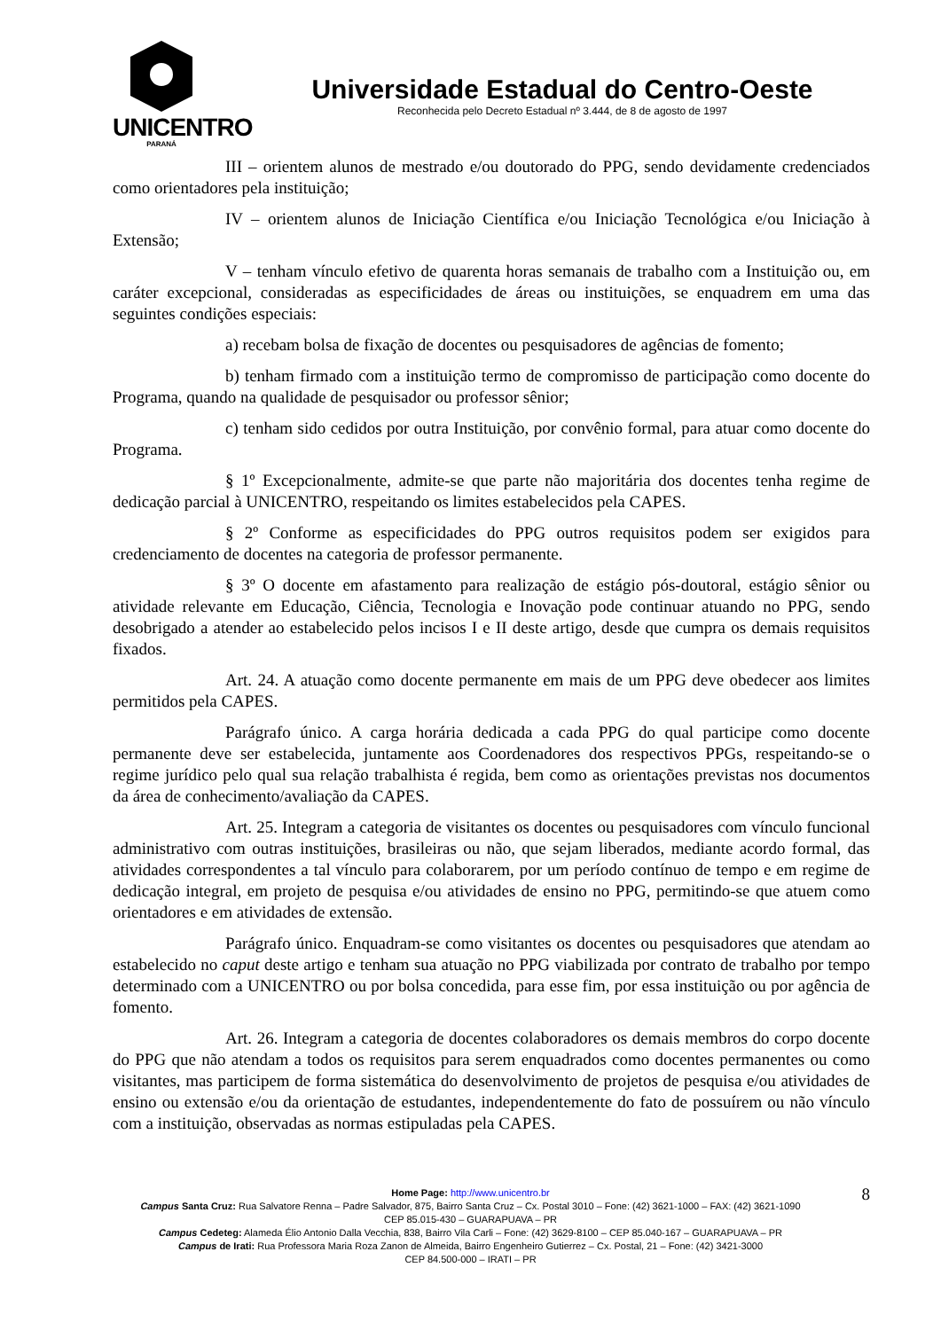UNICENTRO
PARANÁ
Universidade Estadual do Centro-Oeste
Reconhecida pelo Decreto Estadual nº 3.444, de 8 de agosto de 1997
III – orientem alunos de mestrado e/ou doutorado do PPG, sendo devidamente credenciados como orientadores pela instituição;
IV – orientem alunos de Iniciação Científica e/ou Iniciação Tecnológica e/ou Iniciação à Extensão;
V – tenham vínculo efetivo de quarenta horas semanais de trabalho com a Instituição ou, em caráter excepcional, consideradas as especificidades de áreas ou instituições, se enquadrem em uma das seguintes condições especiais:
a) recebam bolsa de fixação de docentes ou pesquisadores de agências de fomento;
b) tenham firmado com a instituição termo de compromisso de participação como docente do Programa, quando na qualidade de pesquisador ou professor sênior;
c) tenham sido cedidos por outra Instituição, por convênio formal, para atuar como docente do Programa.
§ 1º Excepcionalmente, admite-se que parte não majoritária dos docentes tenha regime de dedicação parcial à UNICENTRO, respeitando os limites estabelecidos pela CAPES.
§ 2º Conforme as especificidades do PPG outros requisitos podem ser exigidos para credenciamento de docentes na categoria de professor permanente.
§ 3º O docente em afastamento para realização de estágio pós-doutoral, estágio sênior ou atividade relevante em Educação, Ciência, Tecnologia e Inovação pode continuar atuando no PPG, sendo desobrigado a atender ao estabelecido pelos incisos I e II deste artigo, desde que cumpra os demais requisitos fixados.
Art. 24. A atuação como docente permanente em mais de um PPG deve obedecer aos limites permitidos pela CAPES.
Parágrafo único. A carga horária dedicada a cada PPG do qual participe como docente permanente deve ser estabelecida, juntamente aos Coordenadores dos respectivos PPGs, respeitando-se o regime jurídico pelo qual sua relação trabalhista é regida, bem como as orientações previstas nos documentos da área de conhecimento/avaliação da CAPES.
Art. 25. Integram a categoria de visitantes os docentes ou pesquisadores com vínculo funcional administrativo com outras instituições, brasileiras ou não, que sejam liberados, mediante acordo formal, das atividades correspondentes a tal vínculo para colaborarem, por um período contínuo de tempo e em regime de dedicação integral, em projeto de pesquisa e/ou atividades de ensino no PPG, permitindo-se que atuem como orientadores e em atividades de extensão.
Parágrafo único. Enquadram-se como visitantes os docentes ou pesquisadores que atendam ao estabelecido no caput deste artigo e tenham sua atuação no PPG viabilizada por contrato de trabalho por tempo determinado com a UNICENTRO ou por bolsa concedida, para esse fim, por essa instituição ou por agência de fomento.
Art. 26. Integram a categoria de docentes colaboradores os demais membros do corpo docente do PPG que não atendam a todos os requisitos para serem enquadrados como docentes permanentes ou como visitantes, mas participem de forma sistemática do desenvolvimento de projetos de pesquisa e/ou atividades de ensino ou extensão e/ou da orientação de estudantes, independentemente do fato de possuírem ou não vínculo com a instituição, observadas as normas estipuladas pela CAPES.
8
Home Page: http://www.unicentro.br
Campus Santa Cruz: Rua Salvatore Renna – Padre Salvador, 875, Bairro Santa Cruz – Cx. Postal 3010 – Fone: (42) 3621-1000 – FAX: (42) 3621-1090
CEP 85.015-430 – GUARAPUAVA – PR
Campus Cedeteg: Alameda Élio Antonio Dalla Vecchia, 838, Bairro Vila Carli – Fone: (42) 3629-8100 – CEP 85.040-167 – GUARAPUAVA – PR
Campus de Irati: Rua Professora Maria Roza Zanon de Almeida, Bairro Engenheiro Gutierrez – Cx. Postal, 21 – Fone: (42) 3421-3000
CEP 84.500-000 – IRATI – PR